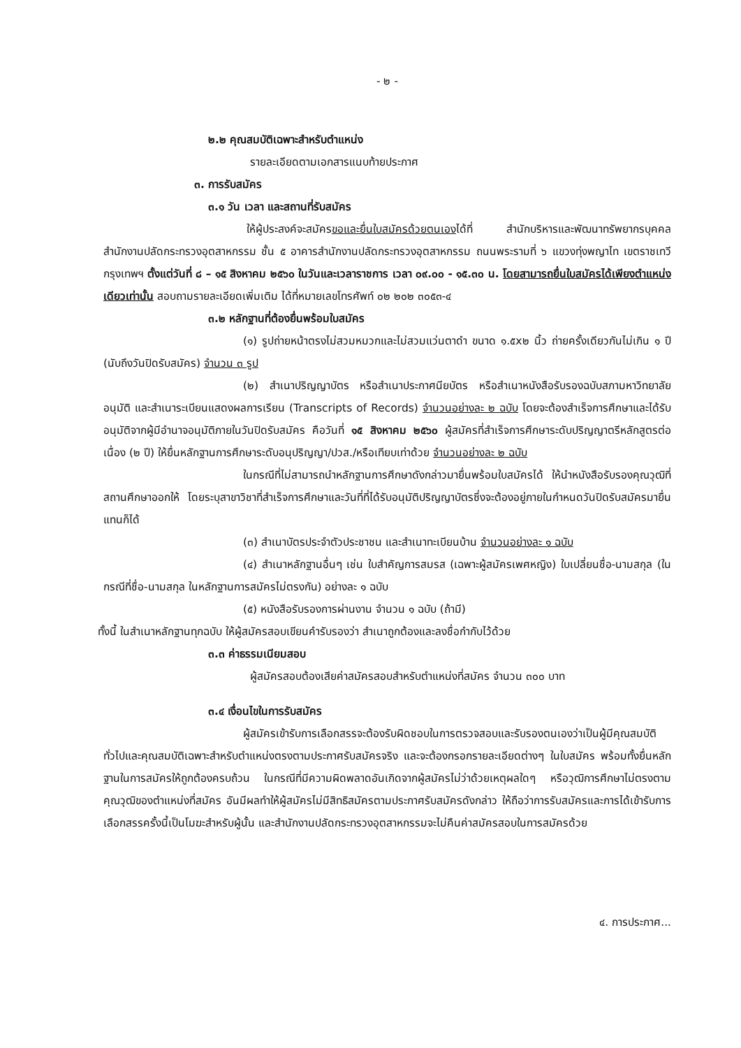- ๒ -
๒.๒ คุณสมบัติเฉพาะสำหรับตำแหน่ง
รายละเอียดตามเอกสารแนบท้ายประกาศ
๓. การรับสมัคร
๓.๑ วัน เวลา และสถานที่รับสมัคร
ให้ผู้ประสงค์จะสมัครขอและยื่นใบสมัครด้วยตนเองได้ที่ สำนักบริหารและพัฒนาทรัพยากรบุคคล สำนักงานปลัดกระทรวงอุตสาหกรรม ชั้น ๕ อาคารสำนักงานปลัดกระทรวงอุตสาหกรรม ถนนพระรามที่ ๖ แขวงทุ่งพญาไท เขตราชเทวี กรุงเทพฯ ตั้งแต่วันที่ ๘ – ๑๕ สิงหาคม ๒๕๖๐ ในวันและเวลาราชการ เวลา ๐๙.๐๐ - ๑๕.๓๐ น. โดยสามารถยื่นใบสมัครได้เพียงตำแหน่งเดียวเท่านั้น สอบถามรายละเอียดเพิ่มเติม ได้ที่หมายเลขโทรศัพท์ ๐๒ ๒๐๒ ๓๐๕๓-๔
๓.๒ หลักฐานที่ต้องยื่นพร้อมใบสมัคร
(๑) รูปถ่ายหน้าตรงไม่สวมหมวกและไม่สวมแว่นตาดำ ขนาด ๑.๕x๒ นิ้ว ถ่ายครั้งเดียวกันไม่เกิน ๑ ปี (นับถึงวันปิดรับสมัคร) จำนวน ๓ รูป
(๒) สำเนาปริญญาบัตร หรือสำเนาประกาศนียบัตร หรือสำเนาหนังสือรับรองฉบับสภามหาวิทยาลัยอนุมัติ และสำเนาระเบียนแสดงผลการเรียน (Transcripts of Records) จำนวนอย่างละ ๒ ฉบับ โดยจะต้องสำเร็จการศึกษาและได้รับอนุมัติจากผู้มีอำนาจอนุมัติภายในวันปิดรับสมัคร คือวันที่ ๑๕ สิงหาคม ๒๕๖๐ ผู้สมัครที่สำเร็จการศึกษาระดับปริญญาตรีหลักสูตรต่อเนื่อง (๒ ปี) ให้ยื่นหลักฐานการศึกษาระดับอนุปริญญา/ปวส./หรือเทียบเท่าด้วย จำนวนอย่างละ ๒ ฉบับ
ในกรณีที่ไม่สามารถนำหลักฐานการศึกษาดังกล่าวมายื่นพร้อมใบสมัครได้ ให้นำหนังสือรับรองคุณวุฒิที่สถานศึกษาออกให้ โดยระบุสาขาวิชาที่สำเร็จการศึกษาและวันที่ที่ได้รับอนุมัติปริญญาบัตรซึ่งจะต้องอยู่ภายในกำหนดวันปิดรับสมัครมายื่นแทนก็ได้
(๓) สำเนาบัตรประจำตัวประชาชน และสำเนาทะเบียนบ้าน จำนวนอย่างละ ๑ ฉบับ
(๔) สำเนาหลักฐานอื่นๆ เช่น ใบสำคัญการสมรส (เฉพาะผู้สมัครเพศหญิง) ใบเปลี่ยนชื่อ-นามสกุล (ในกรณีที่ชื่อ-นามสกุล ในหลักฐานการสมัครไม่ตรงกัน) อย่างละ ๑ ฉบับ
(๕) หนังสือรับรองการผ่านงาน จำนวน ๑ ฉบับ (ถ้ามี)
ทั้งนี้ ในสำเนาหลักฐานทุกฉบับ ให้ผู้สมัครสอบเขียนคำรับรองว่า สำเนาถูกต้องและลงชื่อกำกับไว้ด้วย
๓.๓ ค่าธรรมเนียมสอบ
ผู้สมัครสอบต้องเสียค่าสมัครสอบสำหรับตำแหน่งที่สมัคร จำนวน ๓๐๐ บาท
๓.๔ เงื่อนไขในการรับสมัคร
ผู้สมัครเข้ารับการเลือกสรรจะต้องรับผิดชอบในการตรวจสอบและรับรองตนเองว่าเป็นผู้มีคุณสมบัติทั่วไปและคุณสมบัติเฉพาะสำหรับตำแหน่งตรงตามประกาศรับสมัครจริง และจะต้องกรอกรายละเอียดต่างๆ ในใบสมัคร พร้อมทั้งยื่นหลักฐานในการสมัครให้ถูกต้องครบถ้วน ในกรณีที่มีความผิดพลาดอันเกิดจากผู้สมัครไม่ว่าด้วยเหตุผลใดๆ หรือวุฒิการศึกษาไม่ตรงตามคุณวุฒิของตำแหน่งที่สมัคร อันมีผลทำให้ผู้สมัครไม่มีสิทธิสมัครตามประกาศรับสมัครดังกล่าว ให้ถือว่าการรับสมัครและการได้เข้ารับการเลือกสรรครั้งนี้เป็นโมฆะสำหรับผู้นั้น และสำนักงานปลัดกระทรวงอุตสาหกรรมจะไม่คืนค่าสมัครสอบในการสมัครด้วย
๔. การประกาศ...